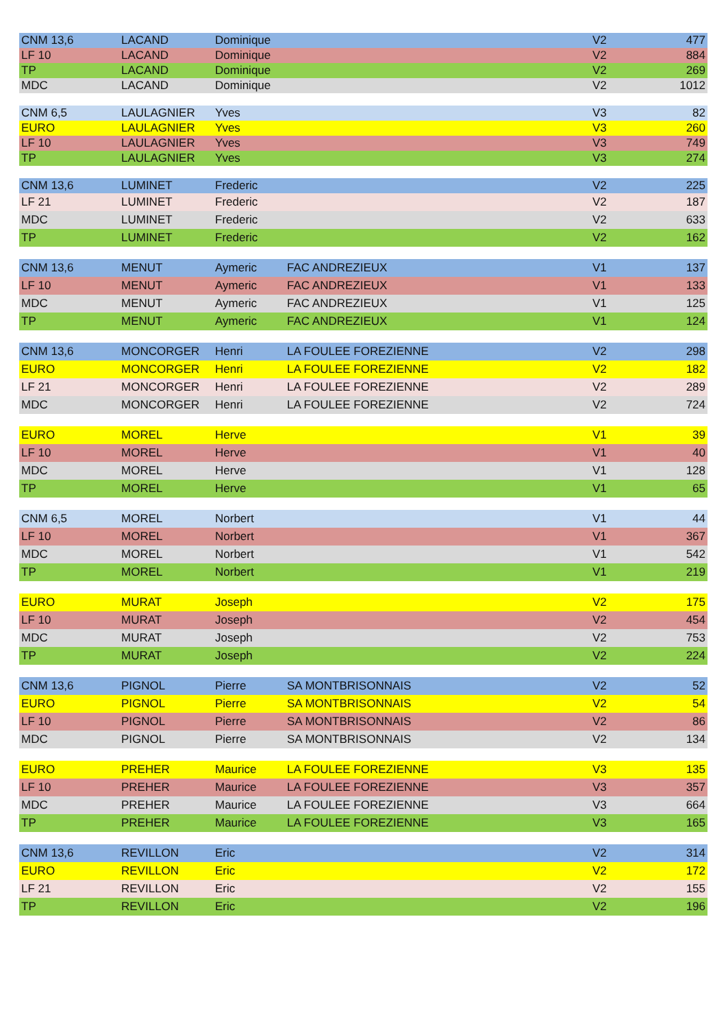| CNM 13,6 | LACAND | Dominique | | V2 | 477 |
| LF 10 | LACAND | Dominique | | V2 | 884 |
| TP | LACAND | Dominique | | V2 | 269 |
| MDC | LACAND | Dominique | | V2 | 1012 |
| CNM 6,5 | LAULAGNIER | Yves | | V3 | 82 |
| EURO | LAULAGNIER | Yves | | V3 | 260 |
| LF 10 | LAULAGNIER | Yves | | V3 | 749 |
| TP | LAULAGNIER | Yves | | V3 | 274 |
| CNM 13,6 | LUMINET | Frederic | | V2 | 225 |
| LF 21 | LUMINET | Frederic | | V2 | 187 |
| MDC | LUMINET | Frederic | | V2 | 633 |
| TP | LUMINET | Frederic | | V2 | 162 |
| CNM 13,6 | MENUT | Aymeric | FAC ANDREZIEUX | V1 | 137 |
| LF 10 | MENUT | Aymeric | FAC ANDREZIEUX | V1 | 133 |
| MDC | MENUT | Aymeric | FAC ANDREZIEUX | V1 | 125 |
| TP | MENUT | Aymeric | FAC ANDREZIEUX | V1 | 124 |
| CNM 13,6 | MONCORGER | Henri | LA FOULEE FOREZIENNE | V2 | 298 |
| EURO | MONCORGER | Henri | LA FOULEE FOREZIENNE | V2 | 182 |
| LF 21 | MONCORGER | Henri | LA FOULEE FOREZIENNE | V2 | 289 |
| MDC | MONCORGER | Henri | LA FOULEE FOREZIENNE | V2 | 724 |
| EURO | MOREL | Herve | | V1 | 39 |
| LF 10 | MOREL | Herve | | V1 | 40 |
| MDC | MOREL | Herve | | V1 | 128 |
| TP | MOREL | Herve | | V1 | 65 |
| CNM 6,5 | MOREL | Norbert | | V1 | 44 |
| LF 10 | MOREL | Norbert | | V1 | 367 |
| MDC | MOREL | Norbert | | V1 | 542 |
| TP | MOREL | Norbert | | V1 | 219 |
| EURO | MURAT | Joseph | | V2 | 175 |
| LF 10 | MURAT | Joseph | | V2 | 454 |
| MDC | MURAT | Joseph | | V2 | 753 |
| TP | MURAT | Joseph | | V2 | 224 |
| CNM 13,6 | PIGNOL | Pierre | SA MONTBRISONNAIS | V2 | 52 |
| EURO | PIGNOL | Pierre | SA MONTBRISONNAIS | V2 | 54 |
| LF 10 | PIGNOL | Pierre | SA MONTBRISONNAIS | V2 | 86 |
| MDC | PIGNOL | Pierre | SA MONTBRISONNAIS | V2 | 134 |
| EURO | PREHER | Maurice | LA FOULEE FOREZIENNE | V3 | 135 |
| LF 10 | PREHER | Maurice | LA FOULEE FOREZIENNE | V3 | 357 |
| MDC | PREHER | Maurice | LA FOULEE FOREZIENNE | V3 | 664 |
| TP | PREHER | Maurice | LA FOULEE FOREZIENNE | V3 | 165 |
| CNM 13,6 | REVILLON | Eric | | V2 | 314 |
| EURO | REVILLON | Eric | | V2 | 172 |
| LF 21 | REVILLON | Eric | | V2 | 155 |
| TP | REVILLON | Eric | | V2 | 196 |